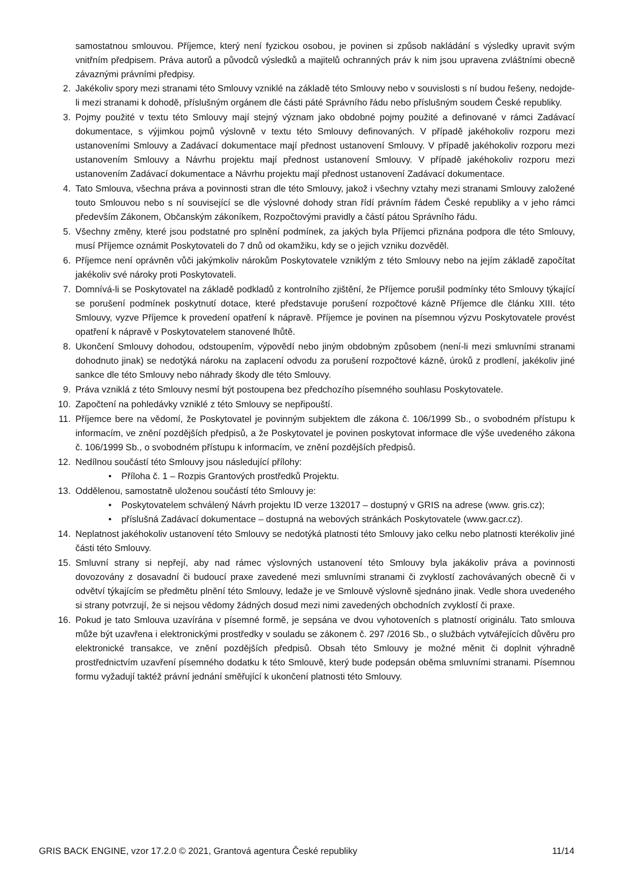samostatnou smlouvou. Příjemce, který není fyzickou osobou, je povinen si způsob nakládání s výsledky upravit svým vnitřním předpisem. Práva autorů a původců výsledků a majitelů ochranných práv k nim jsou upravena zvláštními obecně závaznými právními předpisy.
2. Jakékoliv spory mezi stranami této Smlouvy vzniklé na základě této Smlouvy nebo v souvislosti s ní budou řešeny, nedojde-li mezi stranami k dohodě, příslušným orgánem dle části páté Správního řádu nebo příslušným soudem České republiky.
3. Pojmy použité v textu této Smlouvy mají stejný význam jako obdobné pojmy použité a definované v rámci Zadávací dokumentace, s výjimkou pojmů výslovně v textu této Smlouvy definovaných. V případě jakéhokoliv rozporu mezi ustanoveními Smlouvy a Zadávací dokumentace mají přednost ustanovení Smlouvy. V případě jakéhokoliv rozporu mezi ustanovením Smlouvy a Návrhu projektu mají přednost ustanovení Smlouvy. V případě jakéhokoliv rozporu mezi ustanovením Zadávací dokumentace a Návrhu projektu mají přednost ustanovení Zadávací dokumentace.
4. Tato Smlouva, všechna práva a povinnosti stran dle této Smlouvy, jakož i všechny vztahy mezi stranami Smlouvy založené touto Smlouvou nebo s ní související se dle výslovné dohody stran řídí právním řádem České republiky a v jeho rámci především Zákonem, Občanským zákoníkem, Rozpočtovými pravidly a částí pátou Správního řádu.
5. Všechny změny, které jsou podstatné pro splnění podmínek, za jakých byla Příjemci přiznána podpora dle této Smlouvy, musí Příjemce oznámit Poskytovateli do 7 dnů od okamžiku, kdy se o jejich vzniku dozvěděl.
6. Příjemce není oprávněn vůči jakýmkoliv nárokům Poskytovatele vzniklým z této Smlouvy nebo na jejím základě započítat jakékoliv své nároky proti Poskytovateli.
7. Domnívá-li se Poskytovatel na základě podkladů z kontrolního zjištění, že Příjemce porušil podmínky této Smlouvy týkající se porušení podmínek poskytnutí dotace, které představuje porušení rozpočtové kázně Příjemce dle článku XIII. této Smlouvy, vyzve Příjemce k provedení opatření k nápravě. Příjemce je povinen na písemnou výzvu Poskytovatele provést opatření k nápravě v Poskytovatelem stanovené lhůtě.
8. Ukončení Smlouvy dohodou, odstoupením, výpovědí nebo jiným obdobným způsobem (není-li mezi smluvními stranami dohodnuto jinak) se nedotýká nároku na zaplacení odvodu za porušení rozpočtové kázně, úroků z prodlení, jakékoliv jiné sankce dle této Smlouvy nebo náhrady škody dle této Smlouvy.
9. Práva vzniklá z této Smlouvy nesmí být postoupena bez předchozího písemného souhlasu Poskytovatele.
10. Započtení na pohledávky vzniklé z této Smlouvy se nepřipouští.
11. Příjemce bere na vědomí, že Poskytovatel je povinným subjektem dle zákona č. 106/1999 Sb., o svobodném přístupu k informacím, ve znění pozdějších předpisů, a že Poskytovatel je povinen poskytovat informace dle výše uvedeného zákona č. 106/1999 Sb., o svobodném přístupu k informacím, ve znění pozdějších předpisů.
12. Nedílnou součástí této Smlouvy jsou následující přílohy:
• Příloha č. 1 – Rozpis Grantových prostředků Projektu.
13. Oddělenou, samostatně uloženou součástí této Smlouvy je:
• Poskytovatelem schválený Návrh projektu ID verze 132017 – dostupný v GRIS na adrese (www. gris.cz);
• příslušná Zadávací dokumentace – dostupná na webových stránkách Poskytovatele (www.gacr.cz).
14. Neplatnost jakéhokoliv ustanovení této Smlouvy se nedotýká platnosti této Smlouvy jako celku nebo platnosti kterékoliv jiné části této Smlouvy.
15. Smluvní strany si nepřejí, aby nad rámec výslovných ustanovení této Smlouvy byla jakákoliv práva a povinnosti dovozovány z dosavadní či budoucí praxe zavedené mezi smluvními stranami či zvyklostí zachovávaných obecně či v odvětví týkajícím se předmětu plnění této Smlouvy, ledaže je ve Smlouvě výslovně sjednáno jinak. Vedle shora uvedeného si strany potvrzují, že si nejsou vědomy žádných dosud mezi nimi zavedených obchodních zvyklostí či praxe.
16. Pokud je tato Smlouva uzavírána v písemné formě, je sepsána ve dvou vyhotoveních s platností originálu. Tato smlouva může být uzavřena i elektronickými prostředky v souladu se zákonem č. 297 /2016 Sb., o službách vytvářejících důvěru pro elektronické transakce, ve znění pozdějších předpisů. Obsah této Smlouvy je možné měnit či doplnit výhradně prostřednictvím uzavření písemného dodatku k této Smlouvě, který bude podepsán oběma smluvními stranami. Písemnou formu vyžadují taktéž právní jednání směřující k ukončení platnosti této Smlouvy.
GRIS BACK ENGINE, vzor 17.2.0 © 2021, Grantová agentura České republiky 11/14